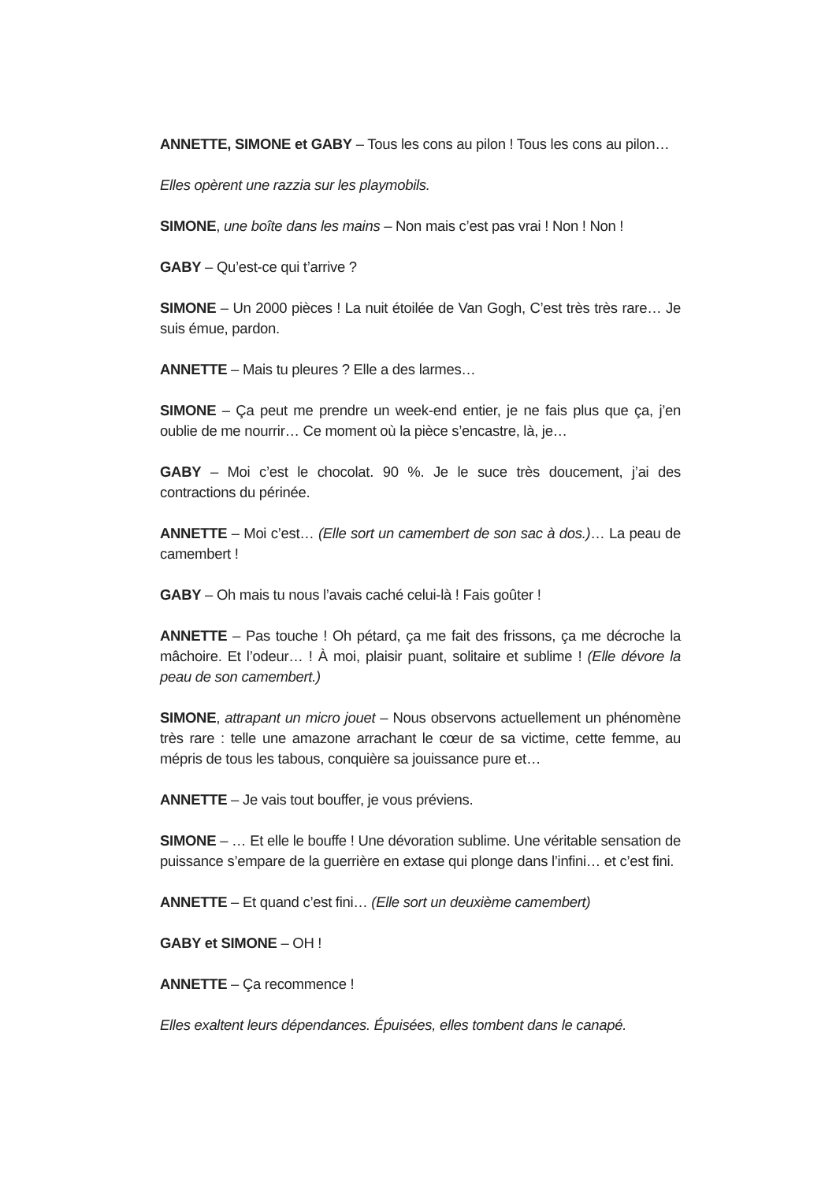ANNETTE, SIMONE et GABY – Tous les cons au pilon ! Tous les cons au pilon…
Elles opèrent une razzia sur les playmobils.
SIMONE, une boîte dans les mains – Non mais c’est pas vrai ! Non ! Non !
GABY – Qu’est-ce qui t’arrive ?
SIMONE – Un 2000 pièces ! La nuit étoilée de Van Gogh, C’est très très rare… Je suis émue, pardon.
ANNETTE – Mais tu pleures ? Elle a des larmes…
SIMONE – Ça peut me prendre un week-end entier, je ne fais plus que ça, j’en oublie de me nourrir… Ce moment où la pièce s’encastre, là, je…
GABY – Moi c’est le chocolat. 90 %. Je le suce très doucement, j’ai des contractions du périnée.
ANNETTE – Moi c’est… (Elle sort un camembert de son sac à dos.)… La peau de camembert !
GABY – Oh mais tu nous l’avais caché celui-là ! Fais goûter !
ANNETTE – Pas touche ! Oh pétard, ça me fait des frissons, ça me décroche la mâchoire. Et l’odeur… ! À moi, plaisir puant, solitaire et sublime ! (Elle dévore la peau de son camembert.)
SIMONE, attrapant un micro jouet – Nous observons actuellement un phénomène très rare : telle une amazone arrachant le cœur de sa victime, cette femme, au mépris de tous les tabous, conquière sa jouissance pure et…
ANNETTE – Je vais tout bouffer, je vous préviens.
SIMONE – … Et elle le bouffe ! Une dévoration sublime. Une véritable sensation de puissance s’empare de la guerrière en extase qui plonge dans l’infini… et c’est fini.
ANNETTE – Et quand c’est fini… (Elle sort un deuxième camembert)
GABY et SIMONE – OH !
ANNETTE – Ça recommence !
Elles exaltent leurs dépendances. Épuisées, elles tombent dans le canapé.